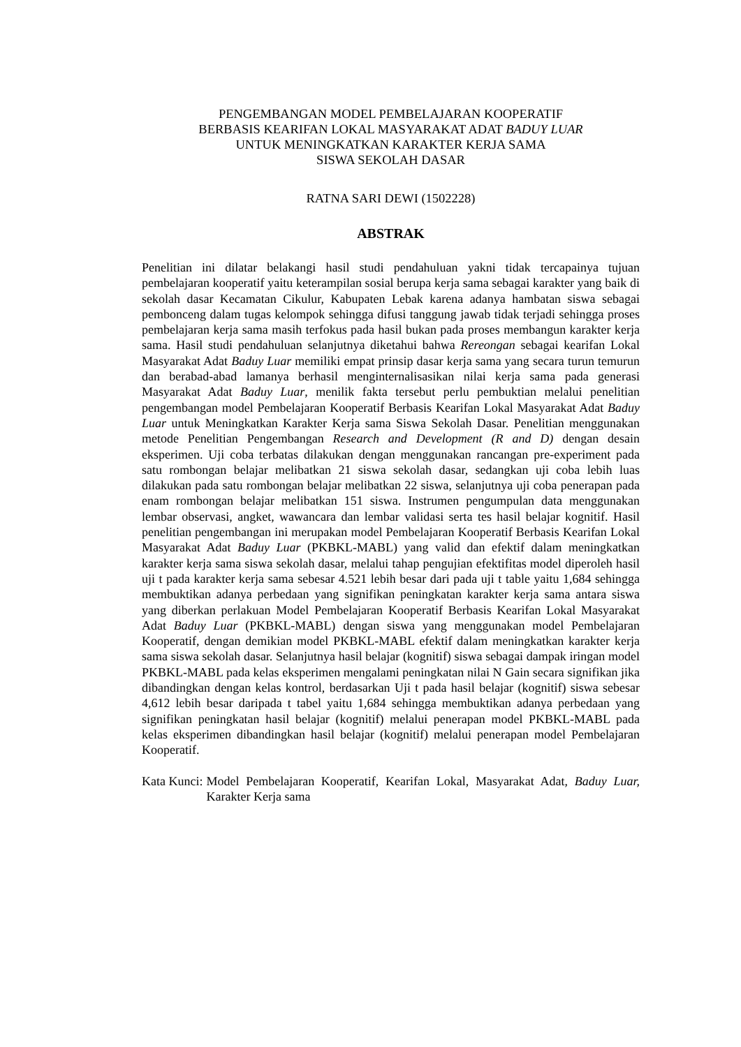PENGEMBANGAN MODEL PEMBELAJARAN KOOPERATIF
BERBASIS KEARIFAN LOKAL MASYARAKAT ADAT BADUY LUAR
UNTUK MENINGKATKAN KARAKTER KERJA SAMA
SISWA SEKOLAH DASAR
RATNA SARI DEWI (1502228)
ABSTRAK
Penelitian ini dilatar belakangi hasil studi pendahuluan yakni tidak tercapainya tujuan pembelajaran kooperatif yaitu keterampilan sosial berupa kerja sama sebagai karakter yang baik di sekolah dasar Kecamatan Cikulur, Kabupaten Lebak karena adanya hambatan siswa sebagai pembonceng dalam tugas kelompok sehingga difusi tanggung jawab tidak terjadi sehingga proses pembelajaran kerja sama masih terfokus pada hasil bukan pada proses membangun karakter kerja sama. Hasil studi pendahuluan selanjutnya diketahui bahwa Rereongan sebagai kearifan Lokal Masyarakat Adat Baduy Luar memiliki empat prinsip dasar kerja sama yang secara turun temurun dan berabad-abad lamanya berhasil menginternalisasikan nilai kerja sama pada generasi Masyarakat Adat Baduy Luar, menilik fakta tersebut perlu pembuktian melalui penelitian pengembangan model Pembelajaran Kooperatif Berbasis Kearifan Lokal Masyarakat Adat Baduy Luar untuk Meningkatkan Karakter Kerja sama Siswa Sekolah Dasar. Penelitian menggunakan metode Penelitian Pengembangan Research and Development (R and D) dengan desain eksperimen. Uji coba terbatas dilakukan dengan menggunakan rancangan pre-experiment pada satu rombongan belajar melibatkan 21 siswa sekolah dasar, sedangkan uji coba lebih luas dilakukan pada satu rombongan belajar melibatkan 22 siswa, selanjutnya uji coba penerapan pada enam rombongan belajar melibatkan 151 siswa. Instrumen pengumpulan data menggunakan lembar observasi, angket, wawancara dan lembar validasi serta tes hasil belajar kognitif. Hasil penelitian pengembangan ini merupakan model Pembelajaran Kooperatif Berbasis Kearifan Lokal Masyarakat Adat Baduy Luar (PKBKL-MABL) yang valid dan efektif dalam meningkatkan karakter kerja sama siswa sekolah dasar, melalui tahap pengujian efektifitas model diperoleh hasil uji t pada karakter kerja sama sebesar 4.521 lebih besar dari pada uji t table yaitu 1,684 sehingga membuktikan adanya perbedaan yang signifikan peningkatan karakter kerja sama antara siswa yang diberkan perlakuan Model Pembelajaran Kooperatif Berbasis Kearifan Lokal Masyarakat Adat Baduy Luar (PKBKL-MABL) dengan siswa yang menggunakan model Pembelajaran Kooperatif, dengan demikian model PKBKL-MABL efektif dalam meningkatkan karakter kerja sama siswa sekolah dasar. Selanjutnya hasil belajar (kognitif) siswa sebagai dampak iringan model PKBKL-MABL pada kelas eksperimen mengalami peningkatan nilai N Gain secara signifikan jika dibandingkan dengan kelas kontrol, berdasarkan Uji t pada hasil belajar (kognitif) siswa sebesar 4,612 lebih besar daripada t tabel yaitu 1,684 sehingga membuktikan adanya perbedaan yang signifikan peningkatan hasil belajar (kognitif) melalui penerapan model PKBKL-MABL pada kelas eksperimen dibandingkan hasil belajar (kognitif) melalui penerapan model Pembelajaran Kooperatif.
Kata Kunci: Model Pembelajaran Kooperatif, Kearifan Lokal, Masyarakat Adat, Baduy Luar, Karakter Kerja sama